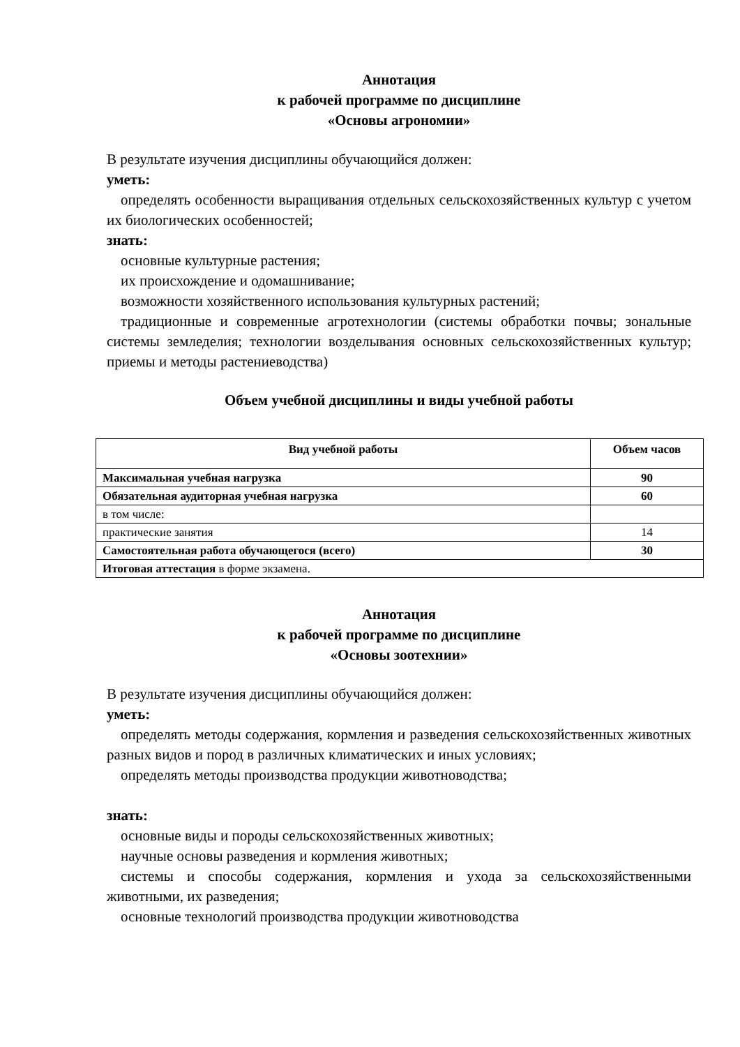Аннотация
к рабочей программе по дисциплине
«Основы агрономии»
В результате изучения дисциплины обучающийся должен:
уметь:
определять особенности выращивания отдельных сельскохозяйственных культур с учетом их биологических особенностей;
знать:
основные культурные растения;
их происхождение и одомашнивание;
возможности хозяйственного использования культурных растений;
традиционные и современные агротехнологии (системы обработки почвы; зональные системы земледелия; технологии возделывания основных сельскохозяйственных культур; приемы и методы растениеводства)
Объем учебной дисциплины и виды учебной работы
| Вид учебной работы | Объем часов |
| --- | --- |
| Максимальная учебная нагрузка | 90 |
| Обязательная аудиторная учебная нагрузка | 60 |
| в том числе: | |
| практические занятия | 14 |
| Самостоятельная работа обучающегося (всего) | 30 |
| Итоговая аттестация в форме экзамена. | |
Аннотация
к рабочей программе по дисциплине
«Основы зоотехнии»
В результате изучения дисциплины обучающийся должен:
уметь:
определять методы содержания, кормления и разведения сельскохозяйственных животных разных видов и пород в различных климатических и иных условиях;
определять методы производства продукции животноводства;
знать:
основные виды и породы сельскохозяйственных животных;
научные основы разведения и кормления животных;
системы и способы содержания, кормления и ухода за сельскохозяйственными животными, их разведения;
основные технологий производства продукции животноводства